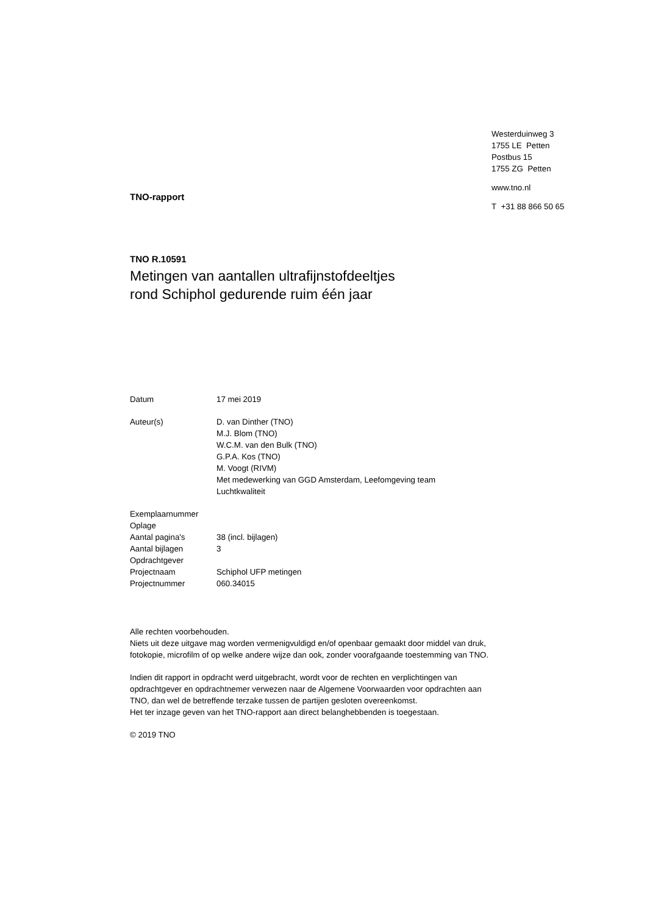TNO-rapport
Westerduinweg 3
1755 LE Petten
Postbus 15
1755 ZG Petten
www.tno.nl
T +31 88 866 50 65
TNO R.10591
Metingen van aantallen ultrafijnstofdeeltjes
rond Schiphol gedurende ruim één jaar
| Datum | 17 mei 2019 |
| Auteur(s) | D. van Dinther (TNO) M.J. Blom (TNO) W.C.M. van den Bulk (TNO) G.P.A. Kos (TNO) M. Voogt (RIVM) Met medewerking van GGD Amsterdam, Leefomgeving team Luchtkwaliteit |
| Exemplaarnummer | |
| Oplage | |
| Aantal pagina's | 38 (incl. bijlagen) |
| Aantal bijlagen | 3 |
| Opdrachtgever | |
| Projectnaam | Schiphol UFP metingen |
| Projectnummer | 060.34015 |
Alle rechten voorbehouden.
Niets uit deze uitgave mag worden vermenigvuldigd en/of openbaar gemaakt door middel van druk, fotokopie, microfilm of op welke andere wijze dan ook, zonder voorafgaande toestemming van TNO.
Indien dit rapport in opdracht werd uitgebracht, wordt voor de rechten en verplichtingen van opdrachtgever en opdrachtnemer verwezen naar de Algemene Voorwaarden voor opdrachten aan TNO, dan wel de betreffende terzake tussen de partijen gesloten overeenkomst.
Het ter inzage geven van het TNO-rapport aan direct belanghebbenden is toegestaan.
© 2019 TNO